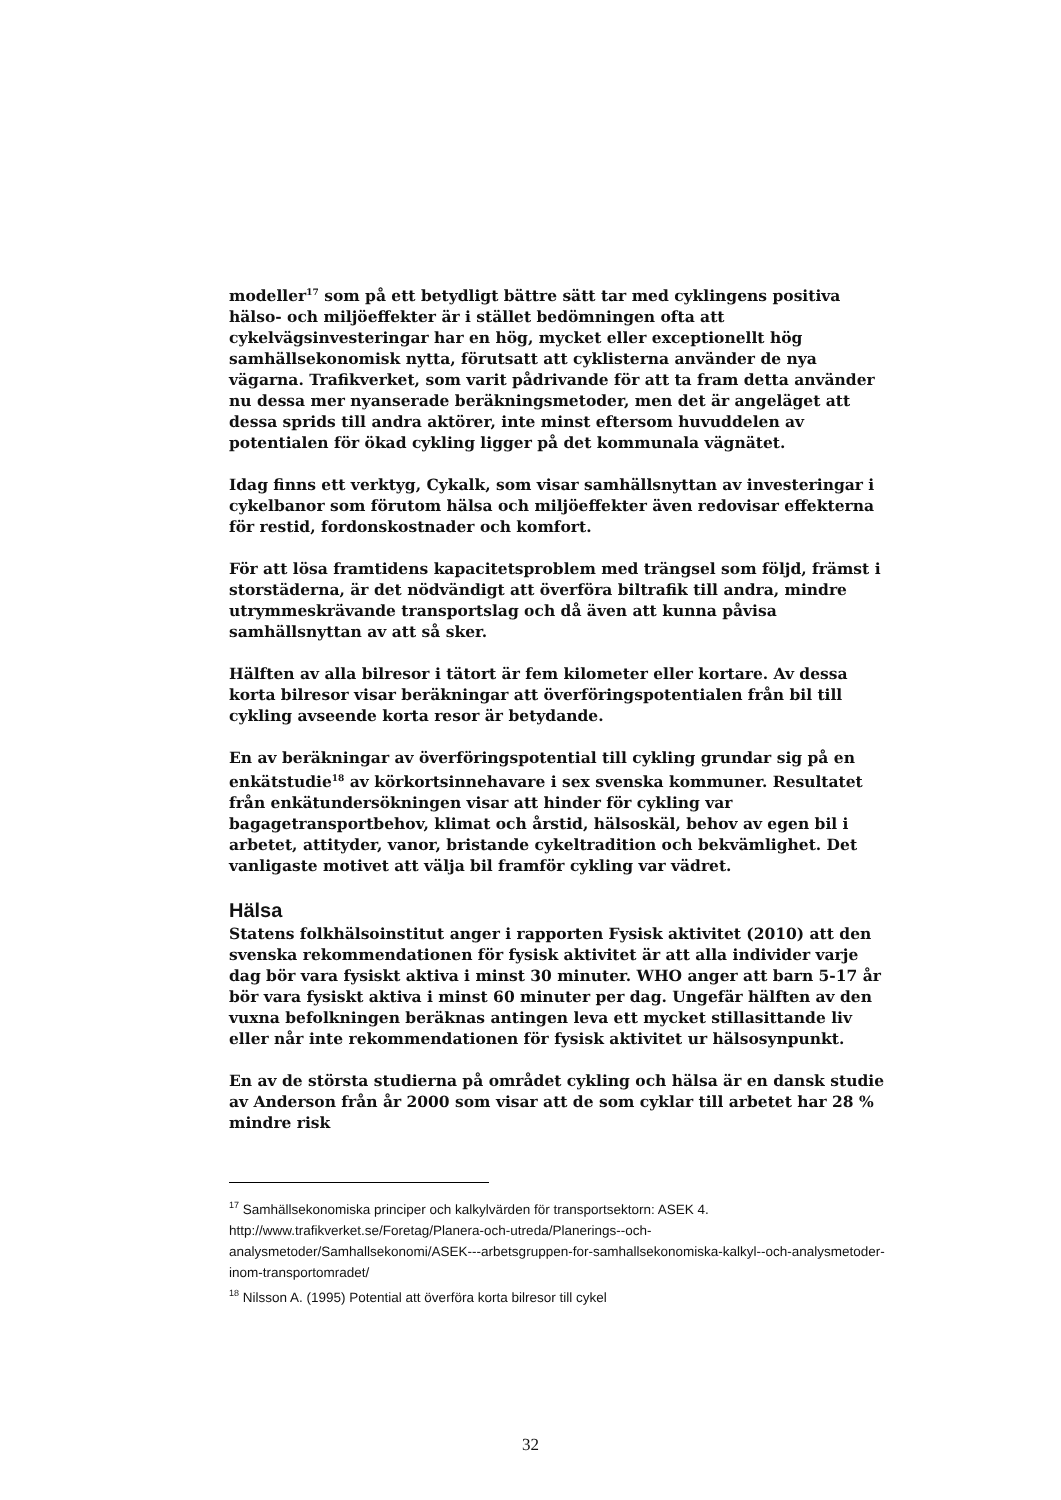modeller<sup>17</sup> som på ett betydligt bättre sätt tar med cyklingens positiva hälso- och miljöeffekter är i stället bedömningen ofta att cykelvägsinvesteringar har en hög, mycket eller exceptionellt hög samhällsekonomisk nytta, förutsatt att cyklisterna använder de nya vägarna. Trafikverket, som varit pådrivande för att ta fram detta använder nu dessa mer nyanserade beräkningsmetoder, men det är angeläget att dessa sprids till andra aktörer, inte minst eftersom huvuddelen av potentialen för ökad cykling ligger på det kommunala vägnätet.
Idag finns ett verktyg, Cykalk, som visar samhällsnyttan av investeringar i cykelbanor som förutom hälsa och miljöeffekter även redovisar effekterna för restid, fordonskostnader och komfort.
För att lösa framtidens kapacitetsproblem med trängsel som följd, främst i storstäderna, är det nödvändigt att överföra biltrafik till andra, mindre utrymmeskrävande transportslag och då även att kunna påvisa samhällsnyttan av att så sker.
Hälften av alla bilresor i tätort är fem kilometer eller kortare. Av dessa korta bilresor visar beräkningar att överföringspotentialen från bil till cykling avseende korta resor är betydande.
En av beräkningar av överföringspotential till cykling grundar sig på en enkätstudie<sup>18</sup> av körkortsinnehavare i sex svenska kommuner. Resultatet från enkätundersökningen visar att hinder för cykling var bagagetransportbehov, klimat och årstid, hälsoskäl, behov av egen bil i arbetet, attityder, vanor, bristande cykeltradition och bekvämlighet. Det vanligaste motivet att välja bil framför cykling var vädret.
Hälsa
Statens folkhälsoinstitut anger i rapporten Fysisk aktivitet (2010) att den svenska rekommendationen för fysisk aktivitet är att alla individer varje dag bör vara fysiskt aktiva i minst 30 minuter. WHO anger att barn 5-17 år bör vara fysiskt aktiva i minst 60 minuter per dag. Ungefär hälften av den vuxna befolkningen beräknas antingen leva ett mycket stillasittande liv eller når inte rekommendationen för fysisk aktivitet ur hälsosynpunkt.
En av de största studierna på området cykling och hälsa är en dansk studie av Anderson från år 2000 som visar att de som cyklar till arbetet har 28 % mindre risk
<sup>17</sup> Samhällsekonomiska principer och kalkylvärden för transportsektorn: ASEK 4. http://www.trafikverket.se/Foretag/Planera-och-utreda/Planerings--och-analysmetoder/Samhallsekonomi/ASEK---arbetsgruppen-for-samhallsekonomiska-kalkyl--och-analysmetoder-inom-transportomradet/
<sup>18</sup> Nilsson A. (1995) Potential att överföra korta bilresor till cykel
32